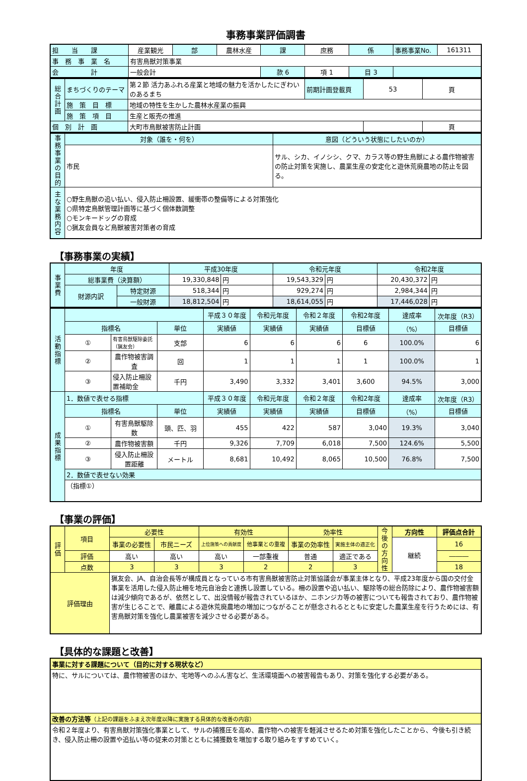事務事業評価調書
| 担 当 課 | 産業観光 | 部 | 農林水産 | 課 | 庶務 | 係 | 事務事業No. | 161311 |
| 事 務 事 業 名 | 有害鳥獣対策事業 | | | | | | | |
| 会 計 | 一般会計 | | | 款 6 | 項 1 | 目 3 | | |
| 総合計画 | まちづくりのテーマ | 第２節 活力あふれる産業と地域の魅力を活かしたにぎわいのあるまち | 前期計画登載頁 | 53 | 頁 |
| | 施 策 目 標 | 地域の特性を生かした農林水産業の振興 | | | |
| | 施 策 項 目 | 生産と販売の推進 | | | |
| 個 別 計 画 | | 大町市鳥獣被害防止計画 | | | 頁 |
| 事務事業の目的 | 対象（誰を・何を） | 意図（どういう状態にしたいのか） |
| | 市民 | サル、シカ、イノシシ、クマ、カラス等の野生鳥獣による農作物被害の防止対策を実施し、農業生産の安定化と遊休荒廃農地の防止を図る。 |
| 主な業務内容 | ○野生鳥獣の追い払い、侵入防止柵設置、緩衝帯の整備等による対策強化 ○県特定鳥獣管理計画等に基づく個体数調整 ○モンキードッグの育成 ○猟友会員など鳥獣被害対策者の育成 | |
【事務事業の実績】
| 事業費 | 年度 | | 平成30年度 | | 令和元年度 | | 令和2年度 | |
| | 総事業費（決算額） | | 19,330,848 | 円 | 19,543,329 | 円 | 20,430,372 | 円 |
| | 財源内訳 | 特定財源 | 518,344 | 円 | 929,274 | 円 | 2,984,344 | 円 |
| | | 一般財源 | 18,812,504 | 円 | 18,614,055 | 円 | 17,446,028 | 円 |
| 活動指標 | | | | 平成３０年度 | 令和元年度 | 令和２年度 | 令和2年度 | 達成率 | 次年度（R3） |
| | 指標名 | | 単位 | 実績値 | 実績値 | 実績値 | 目標値 | （%） | 目標値 |
| | ① | 有害鳥獣駆除委託（猟友会） | 支部 | 6 | 6 | 6 | 6 | 100.0% | 6 |
| | ② | 農作物被害調査 | 回 | 1 | 1 | 1 | 1 | 100.0% | 1 |
| | ③ | 侵入防止柵設置補助金 | 千円 | 3,490 | 3,332 | 3,401 | 3,600 | 94.5% | 3,000 |
| 成果指標 | 1．数値で表せる指標 | | | 平成３０年度 | 令和元年度 | 令和２年度 | 令和2年度 | 達成率 | 次年度（R3） |
| | 指標名 | | 単位 | 実績値 | 実績値 | 実績値 | 目標値 | （%） | 目標値 |
| | ① | 有害鳥獣駆除数 | 頭、匹、羽 | 455 | 422 | 587 | 3,040 | 19.3% | 3,040 |
| | ② | 農作物被害額 | 千円 | 9,326 | 7,709 | 6,018 | 7,500 | 124.6% | 5,500 |
| | ③ | 侵入防止柵設置距離 | メートル | 8,681 | 10,492 | 8,065 | 10,500 | 76.8% | 7,500 |
| | 2．数値で表せない効果 | | | | | | | | |
| | （指標①） | | | | | | | | |
【事業の評価】
| 評価 | 項目 | 必要性 | | 有効性 | | 効率性 | | 今後の方向性 | 方向性 | 評価点合計 |
| | | 事業の必要性 | 市民ニーズ | 上位施策への貢献度 | 他事業との重複 | 事業の効率性 | 実施主体の適正化 | | 継続 | 16 |
| | 評価 | 高い | 高い | 高い | 一部重複 | 普通 | 適正である | | | ――― |
| | 点数 | 3 | 3 | 3 | 2 | 2 | 3 | | | 18 |
| 評価理由 | | 猟友会、JA、自治会長等が構成員となっている市有害鳥獣被害防止対策協議会が事業主体となり、平成23年度から国の交付金事業を活用した侵入防止柵を地元自治会と連携し設置している。柵の設置や追い払い、駆除等の総合防除により、農作物被害額は減少傾向であるが、依然として、出没情報が報告されているほか、ニホンジカ等の被害についても報告されており、農作物被害が生じることで、離農による遊休荒廃農地の増加につながることが懸念されるとともに安定した農業生産を行うためには、有害鳥獣対策を強化し農業被害を減少させる必要がある。 | | | | | | | | |
【具体的な課題と改善】
| 事業に対する課題について（目的に対する現状など） |
| 特に、サルについては、農作物被害のほか、宅地等へのふん害など、生活環境面への被害報告もあり、対策を強化する必要がある。 |
| 改善の方法等 （上記の課題をふまえ次年度以降に実施する具体的な改善の内容） |
| 令和２年度より、有害鳥獣対策強化事業として、サルの捕獲圧を高め、農作物への被害を軽減させるため対策を強化したことから、今後も引き続き、侵入防止柵の設置や追払い等の従来の対策とともに捕獲数を増加する取り組みをすすめていく。 |